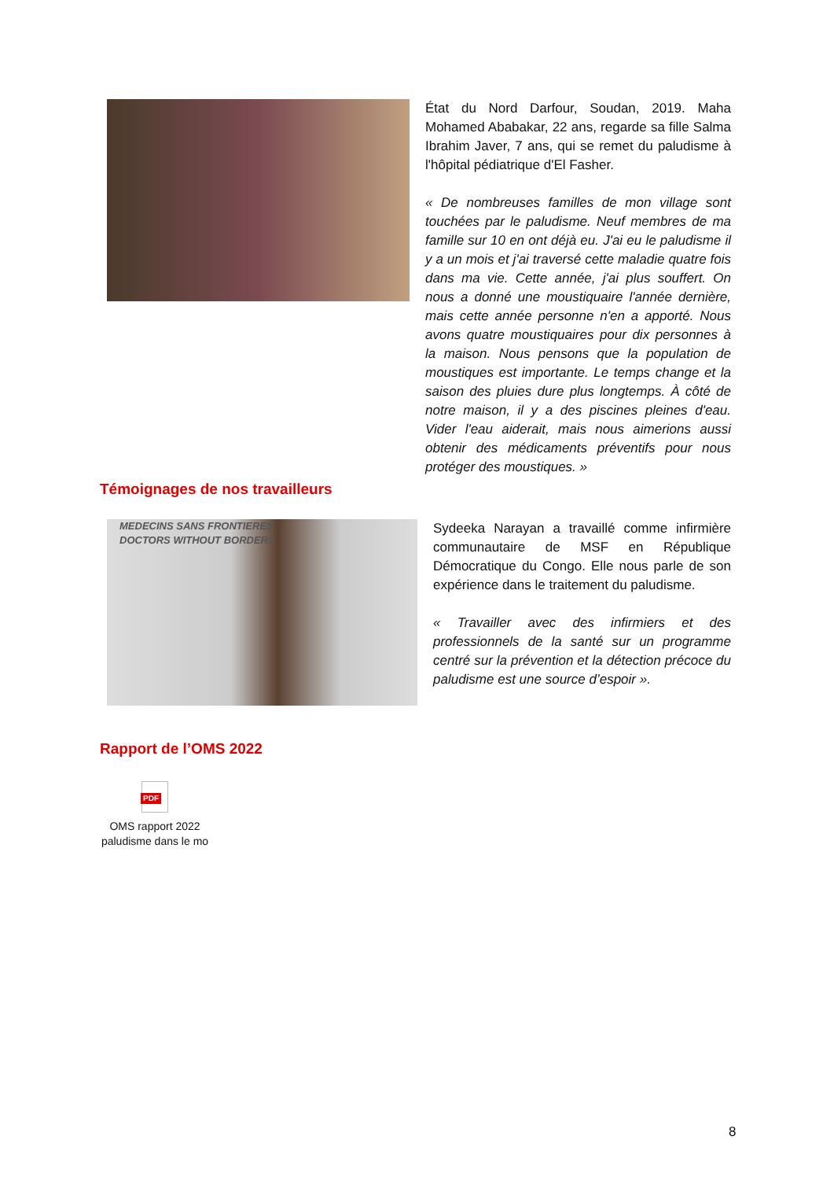État du Nord Darfour, Soudan, 2019. Maha Mohamed Ababakar, 22 ans, regarde sa fille Salma Ibrahim Javer, 7 ans, qui se remet du paludisme à l'hôpital pédiatrique d'El Fasher.
« De nombreuses familles de mon village sont touchées par le paludisme. Neuf membres de ma famille sur 10 en ont déjà eu. J'ai eu le paludisme il y a un mois et j'ai traversé cette maladie quatre fois dans ma vie. Cette année, j'ai plus souffert. On nous a donné une moustiquaire l'année dernière, mais cette année personne n'en a apporté. Nous avons quatre moustiquaires pour dix personnes à la maison. Nous pensons que la population de moustiques est importante. Le temps change et la saison des pluies dure plus longtemps. À côté de notre maison, il y a des piscines pleines d'eau. Vider l'eau aiderait, mais nous aimerions aussi obtenir des médicaments préventifs pour nous protéger des moustiques. »
Témoignages de nos travailleurs
MEDECINS SANS FRONTIERES
DOCTORS WITHOUT BORDERS
Sydeeka Narayan a travaillé comme infirmière communautaire de MSF en République Démocratique du Congo. Elle nous parle de son expérience dans le traitement du paludisme.
« Travailler avec des infirmiers et des professionnels de la santé sur un programme centré sur la prévention et la détection précoce du paludisme est une source d’espoir ».
Rapport de l’OMS 2022
PDF
OMS rapport 2022
paludisme dans le mo
8